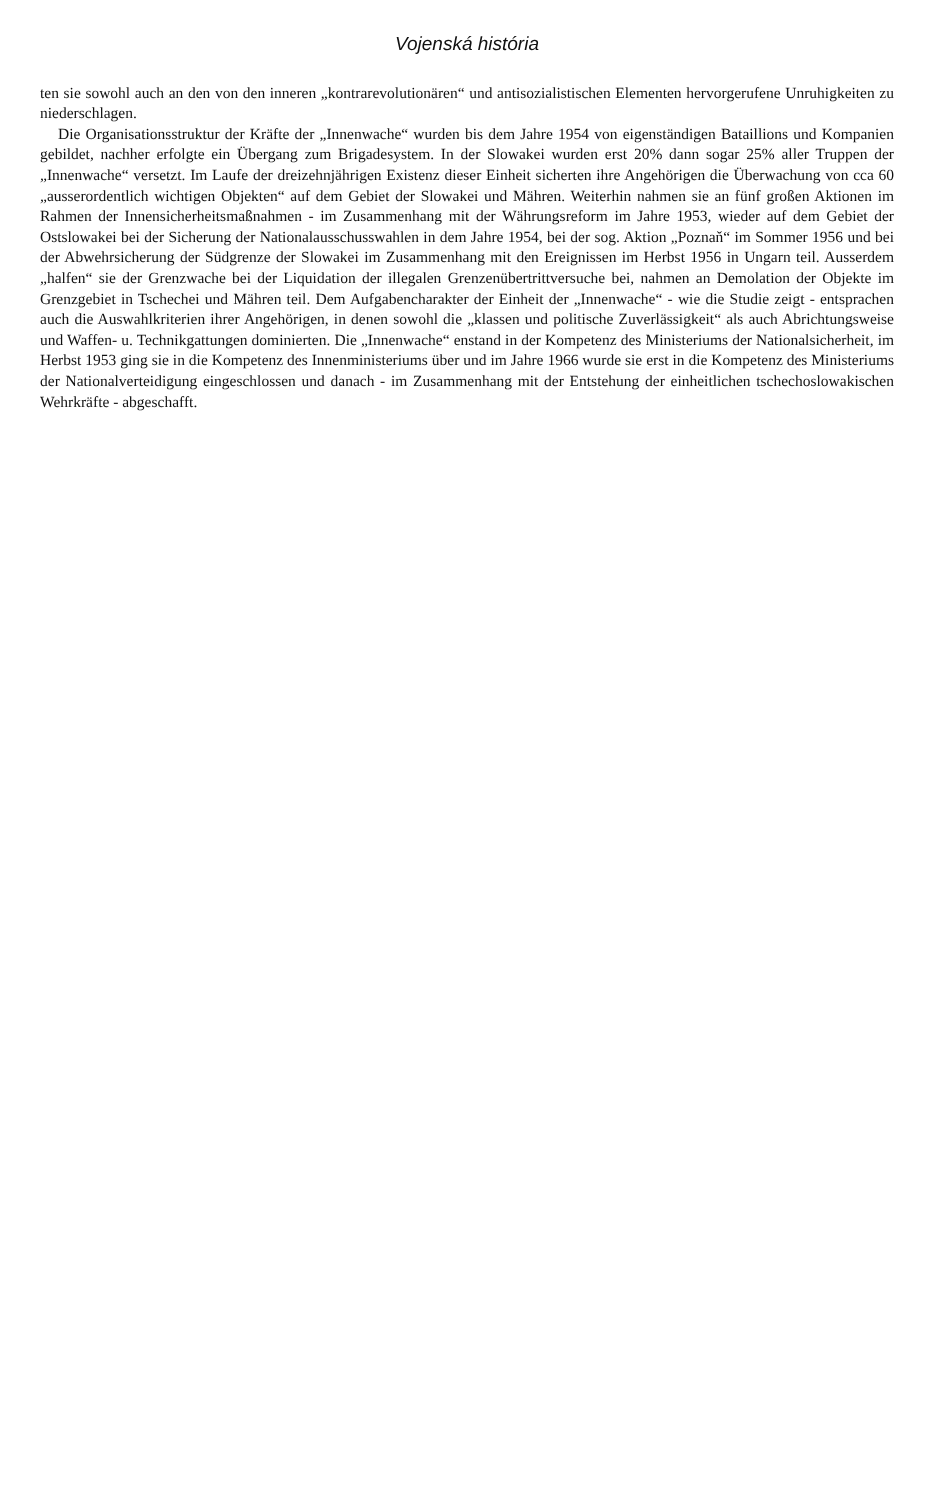Vojenská história
ten sie sowohl auch an den von den inneren „kontrarevolutionären“ und antisozialistischen Elementen hervorgerufene Unruhigkeiten zu niederschlagen.
Die Organisationsstruktur der Kräfte der „Innenwache“ wurden bis dem Jahre 1954 von eigenständigen Bataillions und Kompanien gebildet, nachher erfolgte ein Übergang zum Brigadesystem. In der Slowakei wurden erst 20% dann sogar 25% aller Truppen der „Innenwache“ versetzt. Im Laufe der dreizehnjährigen Existenz dieser Einheit sicherten ihre Angehörigen die Überwachung von cca 60 „ausserordentlich wichtigen Objekten“ auf dem Gebiet der Slowakei und Mähren. Weiterhin nahmen sie an fünf großen Aktionen im Rahmen der Innensicherheitsmaßnahmen - im Zusammenhang mit der Währungsreform im Jahre 1953, wieder auf dem Gebiet der Ostslowakei bei der Sicherung der Nationalausschusswahlen in dem Jahre 1954, bei der sog. Aktion „Poznaň“ im Sommer 1956 und bei der Abwehrsicherung der Südgrenze der Slowakei im Zusammenhang mit den Ereignissen im Herbst 1956 in Ungarn teil. Ausserdem „halfen“ sie der Grenzwache bei der Liquidation der illegalen Grenzenübertrittversuche bei, nahmen an Demolation der Objekte im Grenzgebiet in Tschechei und Mähren teil. Dem Aufgabencharakter der Einheit der „Innenwache“ - wie die Studie zeigt - entsprachen auch die Auswahlkriterien ihrer Angehörigen, in denen sowohl die „klassen und politische Zuverlässigkeit“ als auch Abrichtungsweise und Waffen- u. Technikgattungen dominierten. Die „Innenwache“ enstand in der Kompetenz des Ministeriums der Nationalsicherheit, im Herbst 1953 ging sie in die Kompetenz des Innenministeriums über und im Jahre 1966 wurde sie erst in die Kompetenz des Ministeriums der Nationalverteidigung eingeschlossen und danach - im Zusammenhang mit der Entstehung der einheitlichen tschechoslowakischen Wehrkräfte - abgeschafft.